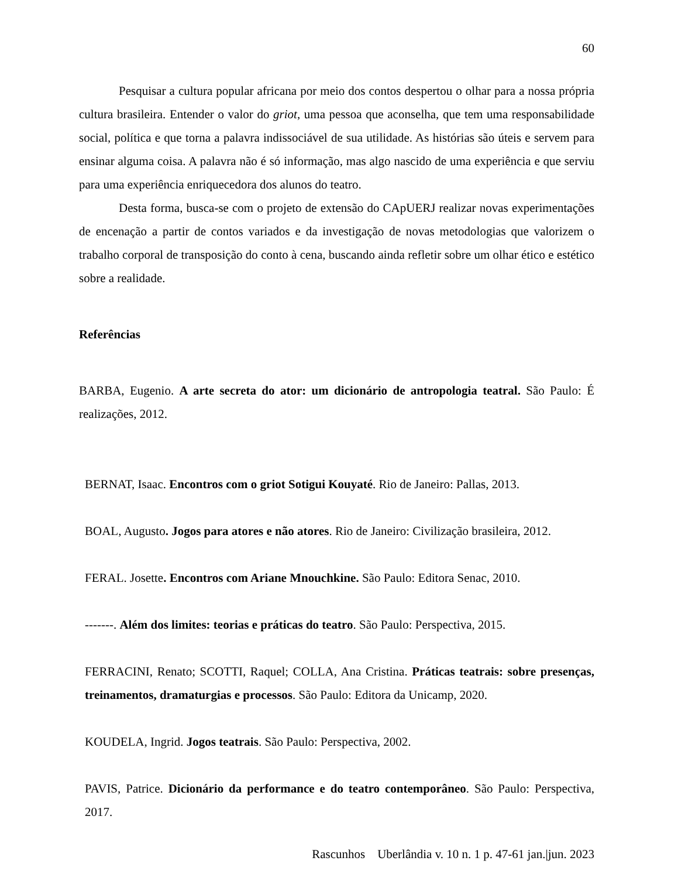60
Pesquisar a cultura popular africana por meio dos contos despertou o olhar para a nossa própria cultura brasileira. Entender o valor do griot, uma pessoa que aconselha, que tem uma responsabilidade social, política e que torna a palavra indissociável de sua utilidade. As histórias são úteis e servem para ensinar alguma coisa. A palavra não é só informação, mas algo nascido de uma experiência e que serviu para uma experiência enriquecedora dos alunos do teatro.
Desta forma, busca-se com o projeto de extensão do CApUERJ realizar novas experimentações de encenação a partir de contos variados e da investigação de novas metodologias que valorizem o trabalho corporal de transposição do conto à cena, buscando ainda refletir sobre um olhar ético e estético sobre a realidade.
Referências
BARBA, Eugenio. A arte secreta do ator: um dicionário de antropologia teatral. São Paulo: É realizações, 2012.
BERNAT, Isaac. Encontros com o griot Sotigui Kouyaté. Rio de Janeiro: Pallas, 2013.
BOAL, Augusto. Jogos para atores e não atores. Rio de Janeiro: Civilização brasileira, 2012.
FERAL. Josette. Encontros com Ariane Mnouchkine. São Paulo: Editora Senac, 2010.
-------. Além dos limites: teorias e práticas do teatro. São Paulo: Perspectiva, 2015.
FERRACINI, Renato; SCOTTI, Raquel; COLLA, Ana Cristina. Práticas teatrais: sobre presenças, treinamentos, dramaturgias e processos. São Paulo: Editora da Unicamp, 2020.
KOUDELA, Ingrid. Jogos teatrais. São Paulo: Perspectiva, 2002.
PAVIS, Patrice. Dicionário da performance e do teatro contemporâneo. São Paulo: Perspectiva, 2017.
Rascunhos Uberlândia v. 10 n. 1 p. 47-61 jan.|jun. 2023